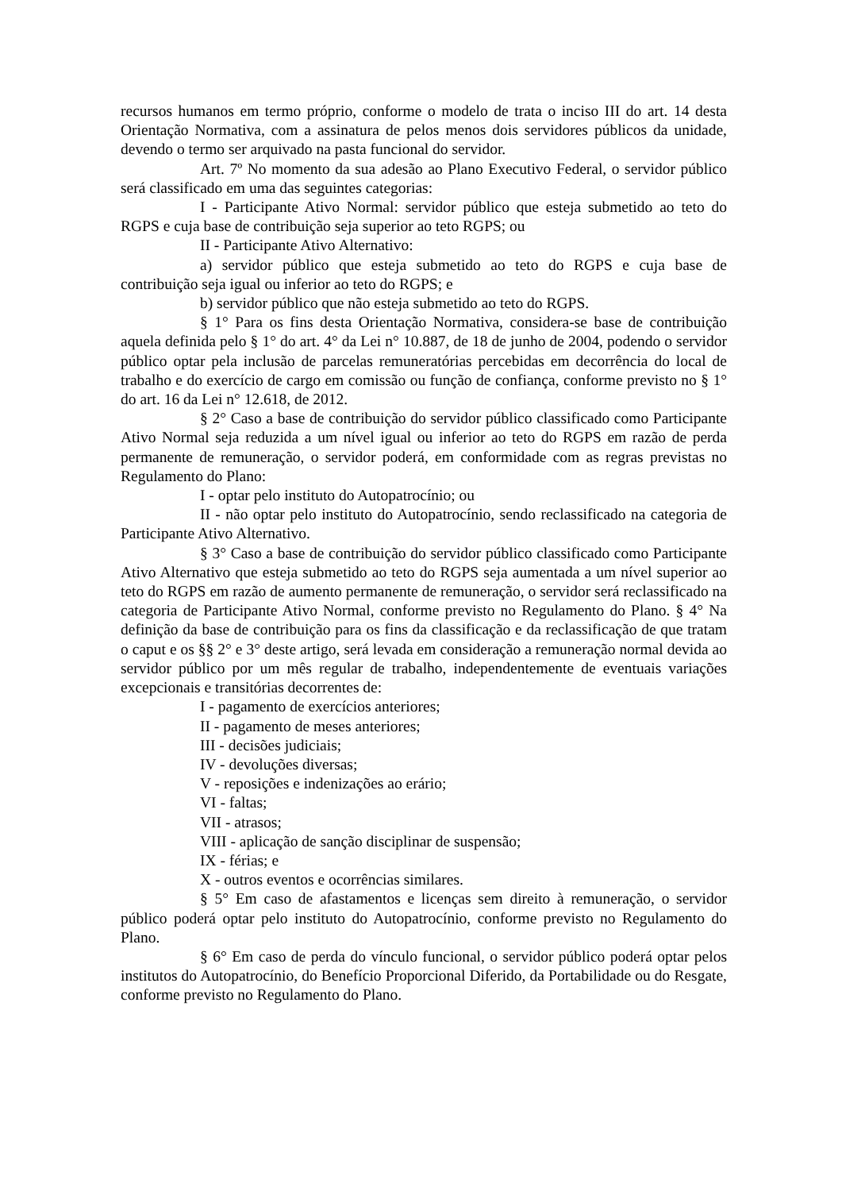recursos humanos em termo próprio, conforme o modelo de trata o inciso III do art. 14 desta Orientação Normativa, com a assinatura de pelos menos dois servidores públicos da unidade, devendo o termo ser arquivado na pasta funcional do servidor.
Art. 7º No momento da sua adesão ao Plano Executivo Federal, o servidor público será classificado em uma das seguintes categorias:
I - Participante Ativo Normal: servidor público que esteja submetido ao teto do RGPS e cuja base de contribuição seja superior ao teto RGPS; ou
II - Participante Ativo Alternativo:
a) servidor público que esteja submetido ao teto do RGPS e cuja base de contribuição seja igual ou inferior ao teto do RGPS; e
b) servidor público que não esteja submetido ao teto do RGPS.
§ 1° Para os fins desta Orientação Normativa, considera-se base de contribuição aquela definida pelo § 1° do art. 4° da Lei n° 10.887, de 18 de junho de 2004, podendo o servidor público optar pela inclusão de parcelas remuneratórias percebidas em decorrência do local de trabalho e do exercício de cargo em comissão ou função de confiança, conforme previsto no § 1° do art. 16 da Lei n° 12.618, de 2012.
§ 2° Caso a base de contribuição do servidor público classificado como Participante Ativo Normal seja reduzida a um nível igual ou inferior ao teto do RGPS em razão de perda permanente de remuneração, o servidor poderá, em conformidade com as regras previstas no Regulamento do Plano:
I - optar pelo instituto do Autopatrocínio; ou
II - não optar pelo instituto do Autopatrocínio, sendo reclassificado na categoria de Participante Ativo Alternativo.
§ 3° Caso a base de contribuição do servidor público classificado como Participante Ativo Alternativo que esteja submetido ao teto do RGPS seja aumentada a um nível superior ao teto do RGPS em razão de aumento permanente de remuneração, o servidor será reclassificado na categoria de Participante Ativo Normal, conforme previsto no Regulamento do Plano. § 4° Na definição da base de contribuição para os fins da classificação e da reclassificação de que tratam o caput e os §§ 2° e 3° deste artigo, será levada em consideração a remuneração normal devida ao servidor público por um mês regular de trabalho, independentemente de eventuais variações excepcionais e transitórias decorrentes de:
I - pagamento de exercícios anteriores;
II - pagamento de meses anteriores;
III - decisões judiciais;
IV - devoluções diversas;
V - reposições e indenizações ao erário;
VI - faltas;
VII - atrasos;
VIII - aplicação de sanção disciplinar de suspensão;
IX - férias; e
X - outros eventos e ocorrências similares.
§ 5° Em caso de afastamentos e licenças sem direito à remuneração, o servidor público poderá optar pelo instituto do Autopatrocínio, conforme previsto no Regulamento do Plano.
§ 6° Em caso de perda do vínculo funcional, o servidor público poderá optar pelos institutos do Autopatrocínio, do Benefício Proporcional Diferido, da Portabilidade ou do Resgate, conforme previsto no Regulamento do Plano.